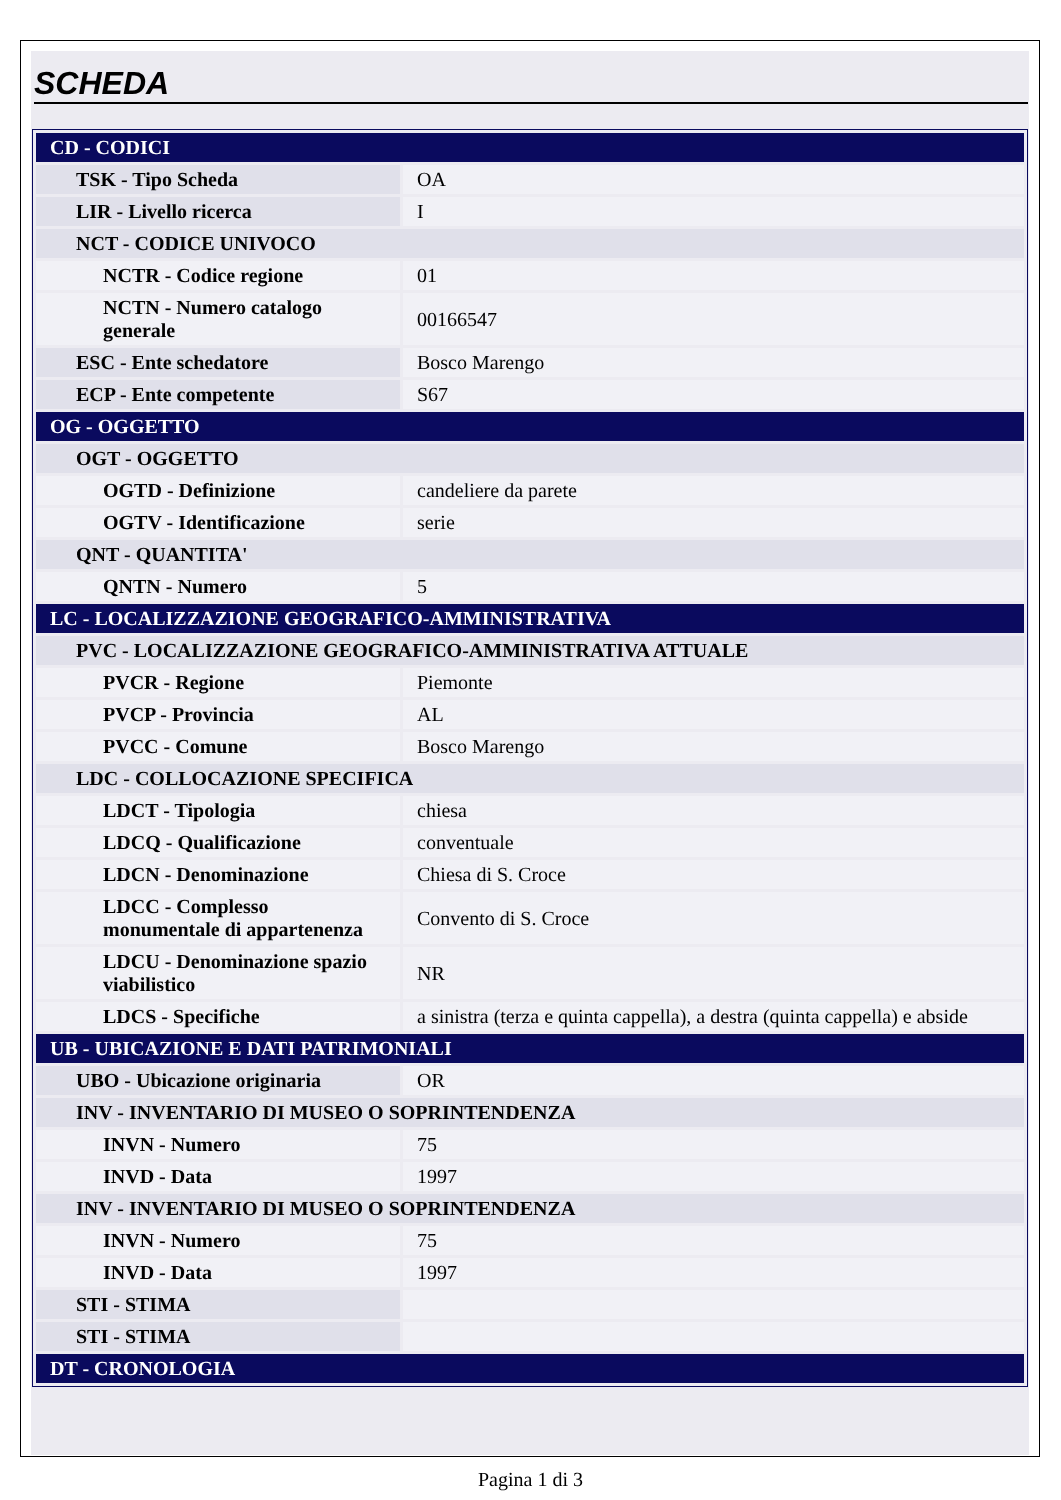SCHEDA
| CD - CODICI | |
| TSK - Tipo Scheda | OA |
| LIR - Livello ricerca | I |
| NCT - CODICE UNIVOCO | |
| NCTR - Codice regione | 01 |
| NCTN - Numero catalogo generale | 00166547 |
| ESC - Ente schedatore | Bosco Marengo |
| ECP - Ente competente | S67 |
| OG - OGGETTO | |
| OGT - OGGETTO | |
| OGTD - Definizione | candeliere da parete |
| OGTV - Identificazione | serie |
| QNT - QUANTITA' | |
| QNTN - Numero | 5 |
| LC - LOCALIZZAZIONE GEOGRAFICO-AMMINISTRATIVA | |
| PVC - LOCALIZZAZIONE GEOGRAFICO-AMMINISTRATIVA ATTUALE | |
| PVCR - Regione | Piemonte |
| PVCP - Provincia | AL |
| PVCC - Comune | Bosco Marengo |
| LDC - COLLOCAZIONE SPECIFICA | |
| LDCT - Tipologia | chiesa |
| LDCQ - Qualificazione | conventuale |
| LDCN - Denominazione | Chiesa di S. Croce |
| LDCC - Complesso monumentale di appartenenza | Convento di S. Croce |
| LDCU - Denominazione spazio viabilistico | NR |
| LDCS - Specifiche | a sinistra (terza e quinta cappella), a destra (quinta cappella) e abside |
| UB - UBICAZIONE E DATI PATRIMONIALI | |
| UBO - Ubicazione originaria | OR |
| INV - INVENTARIO DI MUSEO O SOPRINTENDENZA | |
| INVN - Numero | 75 |
| INVD - Data | 1997 |
| INV - INVENTARIO DI MUSEO O SOPRINTENDENZA | |
| INVN - Numero | 75 |
| INVD - Data | 1997 |
| STI - STIMA | |
| STI - STIMA | |
| DT - CRONOLOGIA | |
Pagina 1 di 3